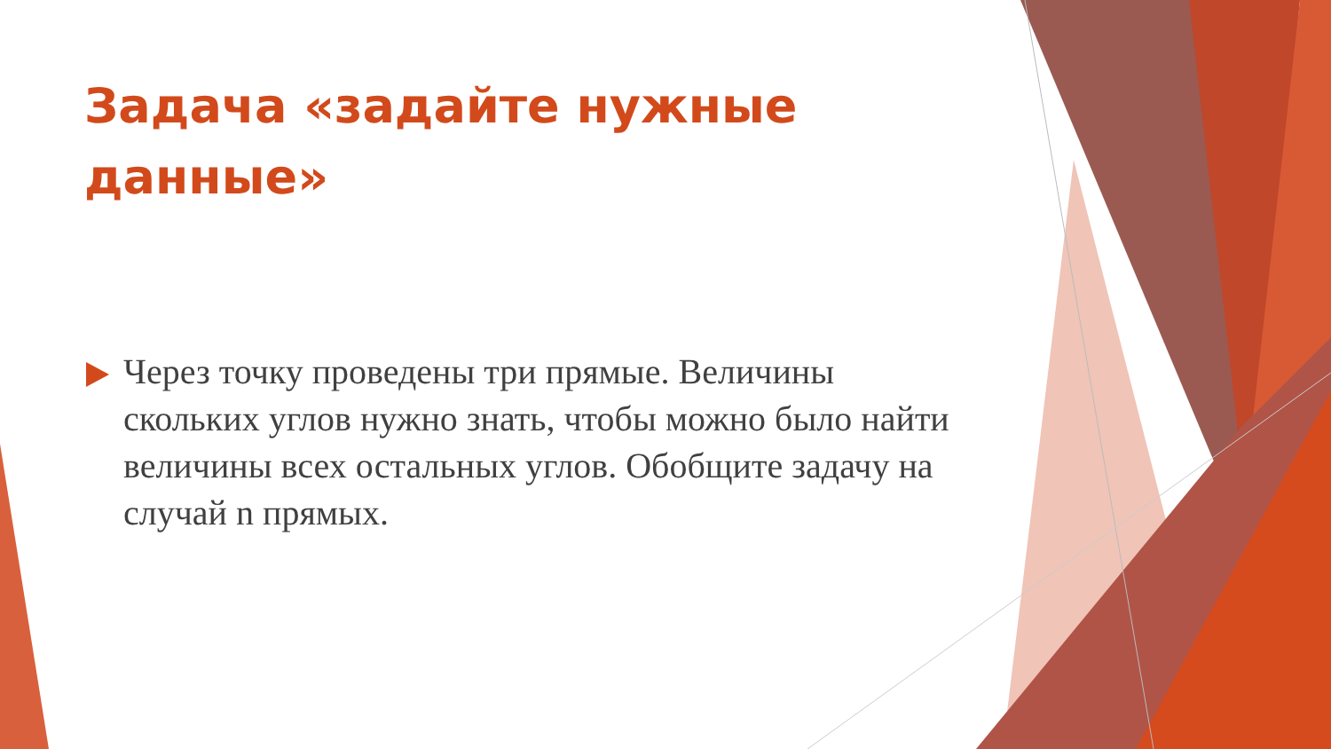Задача «задайте нужные данные»
Через точку проведены три прямые. Величины скольких углов нужно знать, чтобы можно было найти величины всех остальных углов. Обобщите задачу на случай n прямых.